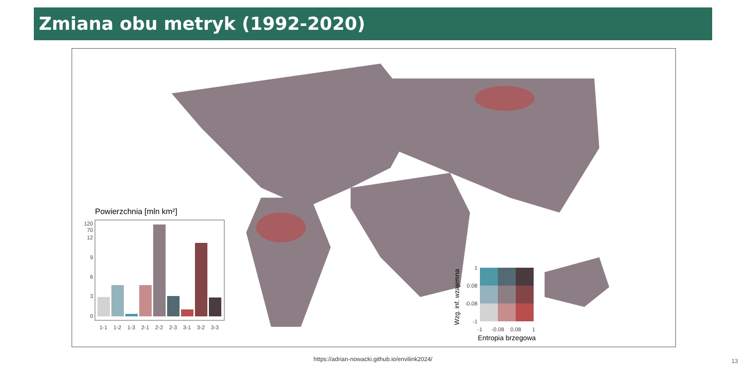Zmiana obu metryk (1992-2020)
Powierzchnia [mln km²]
120
70
12
9
6
3
0
1-1
1-2
1-3
2-1
2-2
2-3
3-1
3-2
3-3
1
0.08
-0.08
-1
-1
-0.08
0.08
1
Entropia brzegowa
Wzg. inf. wzajemna
https://adrian-nowacki.github.io/envilink2024/ 13